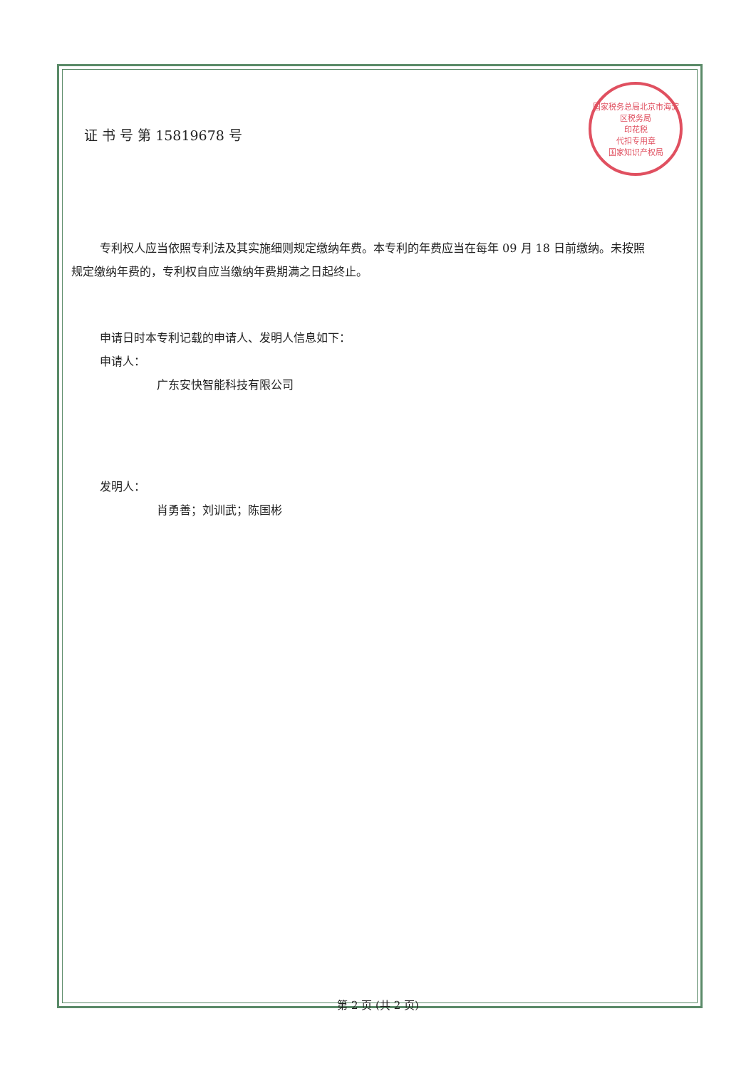国家税务总局北京市海淀区税务局
印花税
代扣专用章
国家知识产权局
证 书 号 第 15819678 号
专利权人应当依照专利法及其实施细则规定缴纳年费。本专利的年费应当在每年 09 月 18 日前缴纳。未按照规定缴纳年费的，专利权自应当缴纳年费期满之日起终止。
申请日时本专利记载的申请人、发明人信息如下：
申请人：
广东安快智能科技有限公司
发明人：
肖勇善；刘训武；陈国彬
第 2 页 (共 2 页)